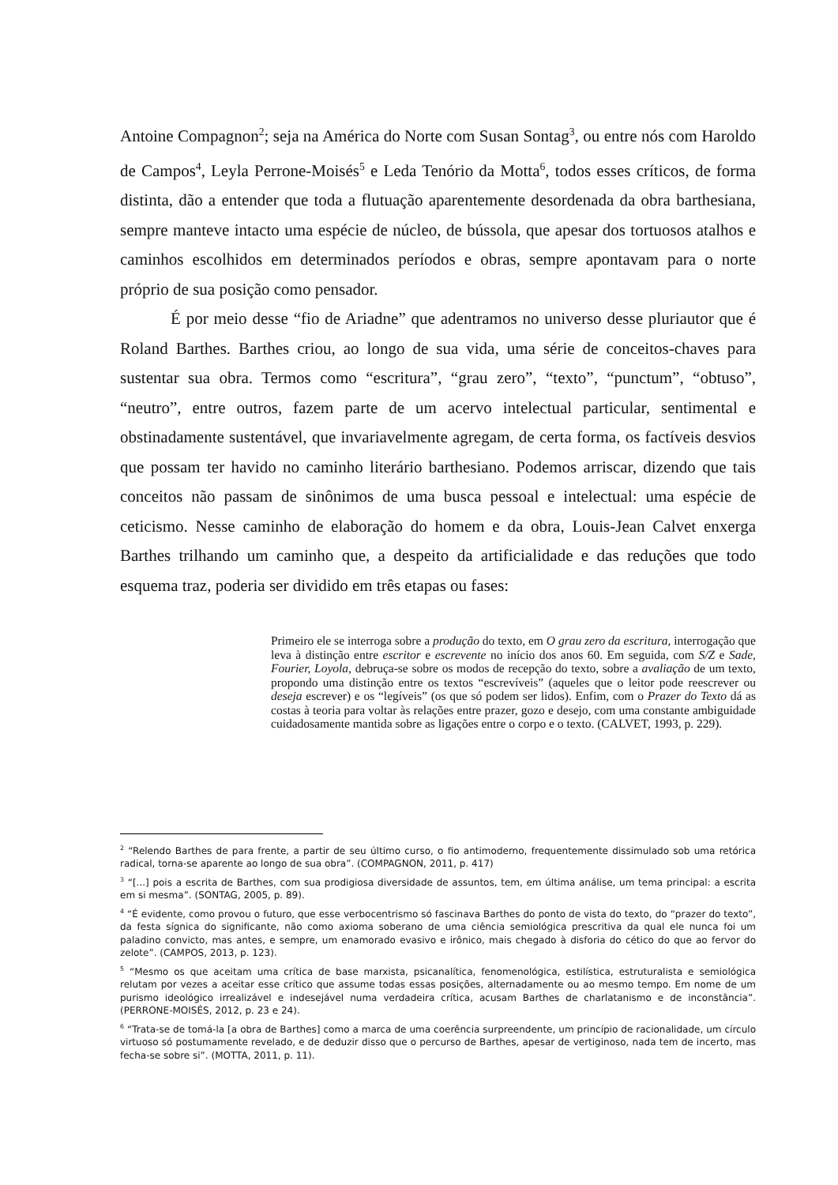Antoine Compagnon<sup>2</sup>; seja na América do Norte com Susan Sontag<sup>3</sup>, ou entre nós com Haroldo de Campos<sup>4</sup>, Leyla Perrone-Moisés<sup>5</sup> e Leda Tenório da Motta<sup>6</sup>, todos esses críticos, de forma distinta, dão a entender que toda a flutuação aparentemente desordenada da obra barthesiana, sempre manteve intacto uma espécie de núcleo, de bússola, que apesar dos tortuosos atalhos e caminhos escolhidos em determinados períodos e obras, sempre apontavam para o norte próprio de sua posição como pensador.
É por meio desse “fio de Ariadne” que adentramos no universo desse pluriautor que é Roland Barthes. Barthes criou, ao longo de sua vida, uma série de conceitos-chaves para sustentar sua obra. Termos como “escritura”, “grau zero”, “texto”, “punctum”, “obtuso”, “neutro”, entre outros, fazem parte de um acervo intelectual particular, sentimental e obstinadamente sustentável, que invariavelmente agregam, de certa forma, os factíveis desvios que possam ter havido no caminho literário barthesiano. Podemos arriscar, dizendo que tais conceitos não passam de sinônimos de uma busca pessoal e intelectual: uma espécie de ceticismo. Nesse caminho de elaboração do homem e da obra, Louis-Jean Calvet enxerga Barthes trilhando um caminho que, a despeito da artificialidade e das reduções que todo esquema traz, poderia ser dividido em três etapas ou fases:
Primeiro ele se interroga sobre a produção do texto, em O grau zero da escritura, interrogação que leva à distinção entre escritor e escrevente no início dos anos 60. Em seguida, com S/Z e Sade, Fourier, Loyola, debruça-se sobre os modos de recepção do texto, sobre a avaliação de um texto, propondo uma distinção entre os textos “escrevíveis” (aqueles que o leitor pode reescrever ou deseja escrever) e os “legíveis” (os que só podem ser lidos). Enfim, com o Prazer do Texto dá as costas à teoria para voltar às relações entre prazer, gozo e desejo, com uma constante ambiguidade cuidadosamente mantida sobre as ligações entre o corpo e o texto. (CALVET, 1993, p. 229).
<sup>2</sup> “Relendo Barthes de para frente, a partir de seu último curso, o fio antimoderno, frequentemente dissimulado sob uma retórica radical, torna-se aparente ao longo de sua obra”. (COMPAGNON, 2011, p. 417)
<sup>3</sup> “[...] pois a escrita de Barthes, com sua prodigiosa diversidade de assuntos, tem, em última análise, um tema principal: a escrita em si mesma”. (SONTAG, 2005, p. 89).
<sup>4</sup> “É evidente, como provou o futuro, que esse verbocentrismo só fascinava Barthes do ponto de vista do texto, do “prazer do texto”, da festa sígnica do significante, não como axioma soberano de uma ciência semiológica prescritiva da qual ele nunca foi um paladino convicto, mas antes, e sempre, um enamorado evasivo e irônico, mais chegado à disforia do cético do que ao fervor do zelote”. (CAMPOS, 2013, p. 123).
<sup>5</sup> “Mesmo os que aceitam uma crítica de base marxista, psicanalítica, fenomenológica, estilística, estruturalista e semiológica relutam por vezes a aceitar esse crítico que assume todas essas posições, alternadamente ou ao mesmo tempo. Em nome de um purismo ideológico irrealizável e indesejável numa verdadeira crítica, acusam Barthes de charlatanismo e de inconstância”. (PERRONE-MOISÉS, 2012, p. 23 e 24).
<sup>6</sup> “Trata-se de tomá-la [a obra de Barthes] como a marca de uma coerência surpreendente, um princípio de racionalidade, um círculo virtuoso só postumamente revelado, e de deduzir disso que o percurso de Barthes, apesar de vertiginoso, nada tem de incerto, mas fecha-se sobre si”. (MOTTA, 2011, p. 11).